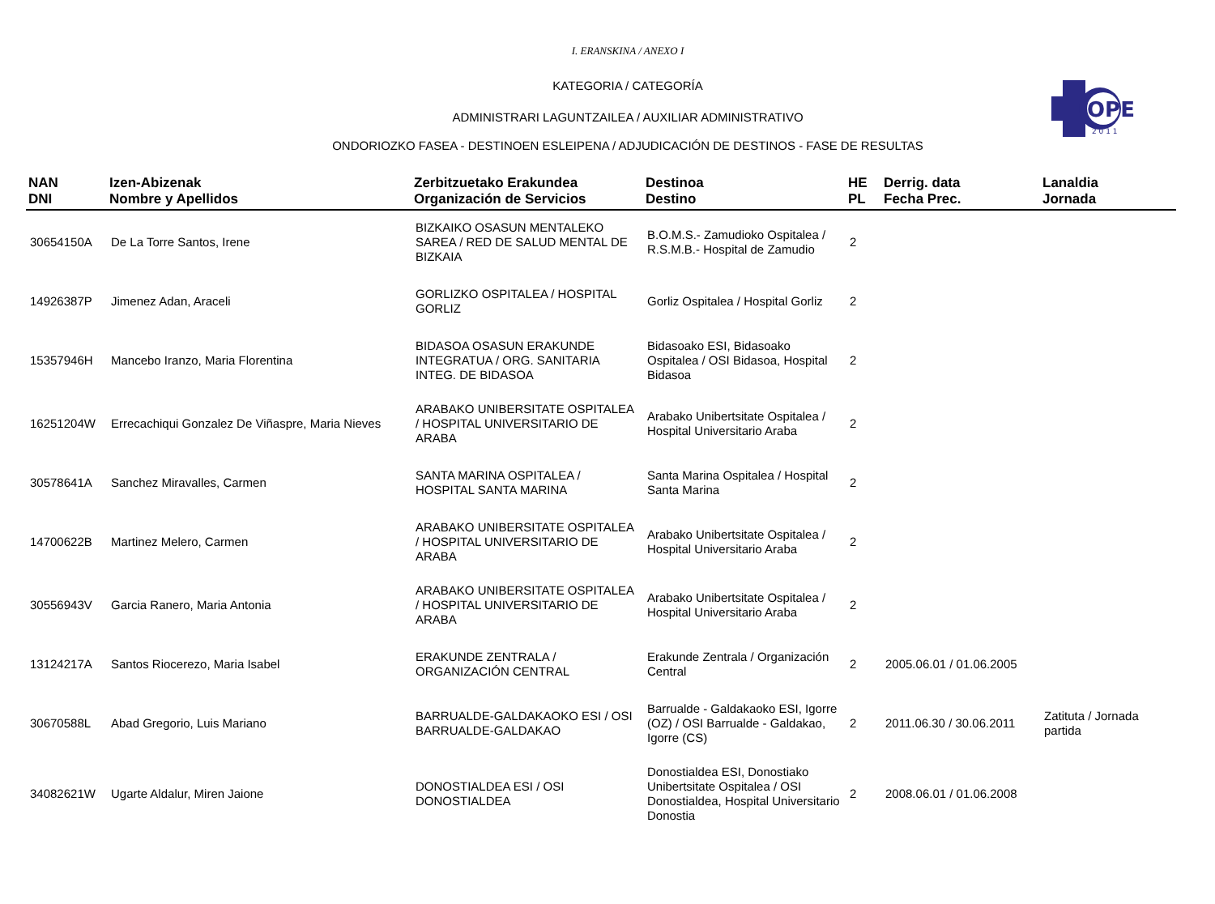OPE
2 0 1 1
I. ERANSKINA / ANEXO I
KATEGORIA / CATEGORÍA
ADMINISTRARI LAGUNTZAILEA / AUXILIAR ADMINISTRATIVO
ONDORIOZKO FASEA - DESTINOEN ESLEIPENA / ADJUDICACIÓN DE DESTINOS - FASE DE RESULTAS
| NAN DNI | Izen-Abizenak Nombre y Apellidos | Zerbitzuetako Erakundea Organización de Servicios | Destinoa Destino | HE PL | Derrig. data Fecha Prec. | Lanaldia Jornada |
| --- | --- | --- | --- | --- | --- | --- |
| 30654150A | De La Torre Santos, Irene | BIZKAIKO OSASUN MENTALEKO SAREA / RED DE SALUD MENTAL DE BIZKAIA | B.O.M.S.- Zamudioko Ospitalea / R.S.M.B.- Hospital de Zamudio | 2 | | |
| 14926387P | Jimenez Adan, Araceli | GORLIZKO OSPITALEA / HOSPITAL GORLIZ | Gorliz Ospitalea / Hospital Gorliz | 2 | | |
| 15357946H | Mancebo Iranzo, Maria Florentina | BIDASOA OSASUN ERAKUNDE INTEGRATUA / ORG. SANITARIA INTEG. DE BIDASOA | Bidasoako ESI, Bidasoako Ospitalea / OSI Bidasoa, Hospital Bidasoa | 2 | | |
| 16251204W | Errecachiqui Gonzalez De Viñaspre, Maria Nieves | ARABAKO UNIBERSITATE OSPITALEA / HOSPITAL UNIVERSITARIO DE ARABA | Arabako Unibertsitate Ospitalea / Hospital Universitario Araba | 2 | | |
| 30578641A | Sanchez Miravalles, Carmen | SANTA MARINA OSPITALEA / HOSPITAL SANTA MARINA | Santa Marina Ospitalea / Hospital Santa Marina | 2 | | |
| 14700622B | Martinez Melero, Carmen | ARABAKO UNIBERSITATE OSPITALEA / HOSPITAL UNIVERSITARIO DE ARABA | Arabako Unibertsitate Ospitalea / Hospital Universitario Araba | 2 | | |
| 30556943V | Garcia Ranero, Maria Antonia | ARABAKO UNIBERSITATE OSPITALEA / HOSPITAL UNIVERSITARIO DE ARABA | Arabako Unibertsitate Ospitalea / Hospital Universitario Araba | 2 | | |
| 13124217A | Santos Riocerezo, Maria Isabel | ERAKUNDE ZENTRALA / ORGANIZACIÓN CENTRAL | Erakunde Zentrala / Organización Central | 2 | 2005.06.01 / 01.06.2005 | |
| 30670588L | Abad Gregorio, Luis Mariano | BARRUALDE-GALDAKAOKO ESI / OSI BARRUALDE-GALDAKAO | Barrualde - Galdakaoko ESI, Igorre (OZ) / OSI Barrualde - Galdakao, Igorre (CS) | 2 | 2011.06.30 / 30.06.2011 | Zatituta / Jornada partida |
| 34082621W | Ugarte Aldalur, Miren Jaione | DONOSTIALDEA ESI / OSI DONOSTIALDEA | Donostialdea ESI, Donostiako Unibertsitate Ospitalea / OSI Donostialdea, Hospital Universitario Donostia | 2 | 2008.06.01 / 01.06.2008 | |